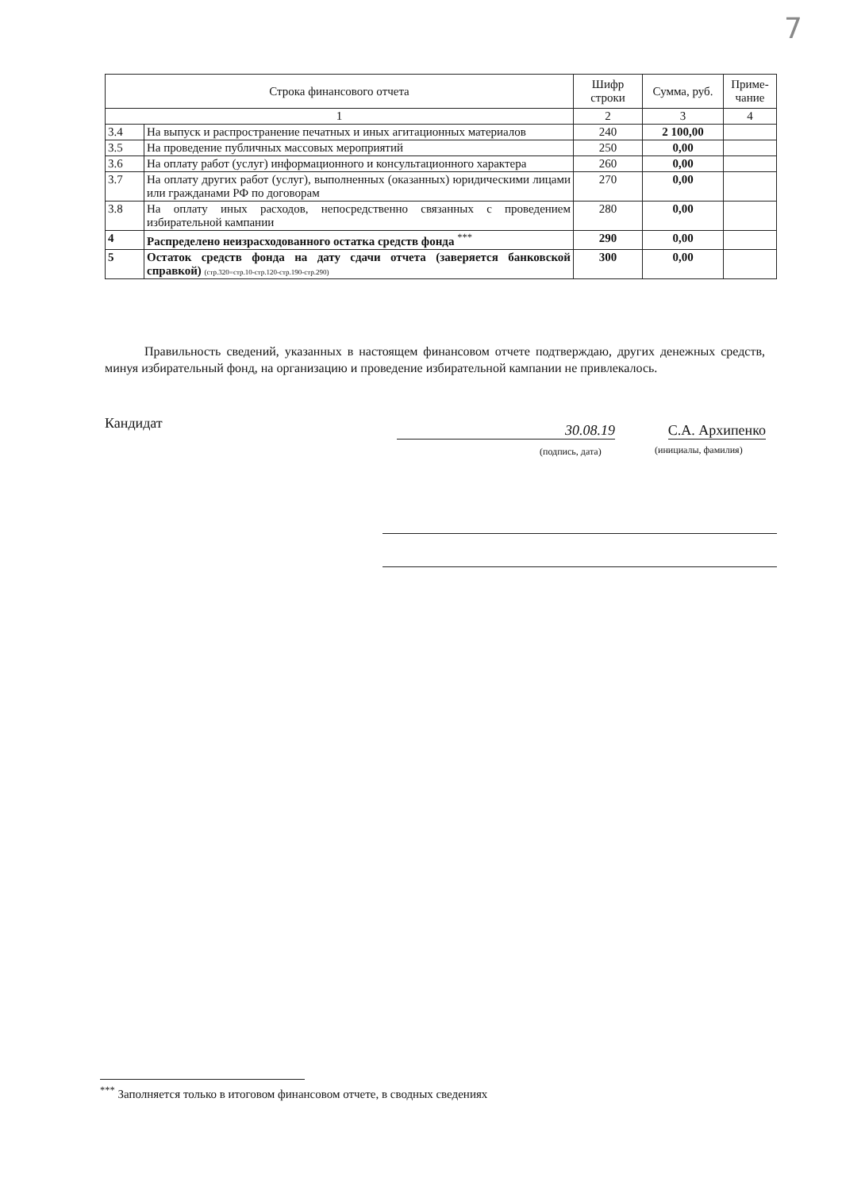7
| Строка финансового отчета | | Шифр строки | Сумма, руб. | Приме-чание |
| --- | --- | --- | --- | --- |
| 1 | | 2 | 3 | 4 |
| 3.4 | На выпуск и распространение печатных и иных агитационных материалов | 240 | 2 100,00 | |
| 3.5 | На проведение публичных массовых мероприятий | 250 | 0,00 | |
| 3.6 | На оплату работ (услуг) информационного и консультационного характера | 260 | 0,00 | |
| 3.7 | На оплату других работ (услуг), выполненных (оказанных) юридическими лицами или гражданами РФ по договорам | 270 | 0,00 | |
| 3.8 | На оплату иных расходов, непосредственно связанных с проведением избирательной кампании | 280 | 0,00 | |
| 4 | Распределено неизрасходованного остатка средств фонда <sup>***</sup> | 290 | 0,00 | |
| 5 | Остаток средств фонда на дату сдачи отчета (заверяется банковской справкой) (стр.320=стр.10-стр.120-стр.190-стр.290) | 300 | 0,00 | |
Правильность сведений, указанных в настоящем финансовом отчете подтверждаю, других денежных средств, минуя избирательный фонд, на организацию и проведение избирательной кампании не привлекалось.
Кандидат 30.08.19 С.А. Архипенко
(подпись, дата) (инициалы, фамилия)
<sup>***</sup> Заполняется только в итоговом финансовом отчете, в сводных сведениях